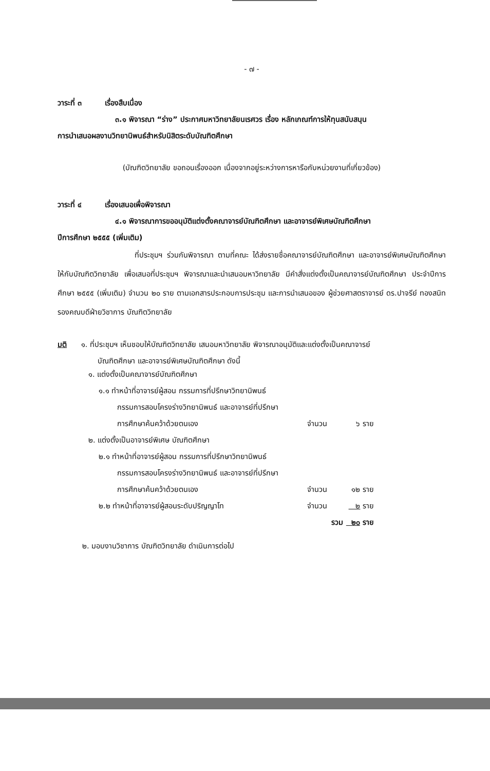- ๗ -
วาระที่ ๓ เรื่องสืบเนื่อง
๓.๑ พิจารณา “ร่าง” ประกาศมหาวิทยาลัยนเรศวร เรื่อง หลักเกณฑ์การให้ทุนสนับสนุน
การนำเสนอผลงานวิทยานิพนธ์สำหรับนิสิตระดับบัณฑิตศึกษา
(บัณฑิตวิทยาลัย ขอถอนเรื่องออก เนื่องจากอยู่ระหว่างการหารือกับหน่วยงานที่เกี่ยวข้อง)
วาระที่ ๔ เรื่องเสนอเพื่อพิจารณา
๔.๑ พิจารณาการขออนุมัติแต่งตั้งคณาจารย์บัณฑิตศึกษา และอาจารย์พิเศษบัณฑิตศึกษา
ปีการศึกษา ๒๕๕๕ (เพิ่มเติม)
ที่ประชุมฯ ร่วมกันพิจารณา ตามที่คณะ ได้ส่งรายชื่อคณาจารย์บัณฑิตศึกษา และอาจารย์พิเศษบัณฑิตศึกษา ให้กับบัณฑิตวิทยาลัย เพื่อเสนอที่ประชุมฯ พิจารณาและนำเสนอมหาวิทยาลัย มีคำสั่งแต่งตั้งเป็นคณาจารย์บัณฑิตศึกษา ประจำปีการศึกษา ๒๕๕๕ (เพิ่มเติม) จำนวน ๒๐ ราย ตามเอกสารประกอบการประชุม และการนำเสนอของ ผู้ช่วยศาสตราจารย์ ดร.ปาจรีย์ ทองสนิท รองคณบดีฝ่ายวิชาการ บัณฑิตวิทยาลัย
มติ ๑. ที่ประชุมฯ เห็นชอบให้บัณฑิตวิทยาลัย เสนอมหาวิทยาลัย พิจารณาอนุมัติและแต่งตั้งเป็นคณาจารย์
บัณฑิตศึกษา และอาจารย์พิเศษบัณฑิตศึกษา ดังนี้
| ๑. แต่งตั้งเป็นคณาจารย์บัณฑิตศึกษา | | |
| ๑.๑ ทำหน้าที่อาจารย์ผู้สอน กรรมการที่ปรึกษาวิทยานิพนธ์ | | |
| กรรมการสอบโครงร่างวิทยานิพนธ์ และอาจารย์ที่ปรึกษา | | |
| การศึกษาค้นคว้าด้วยตนเอง | จำนวน | ๖ ราย |
| ๒. แต่งตั้งเป็นอาจารย์พิเศษ บัณฑิตศึกษา | | |
| ๒.๑ ทำหน้าที่อาจารย์ผู้สอน กรรมการที่ปรึกษาวิทยานิพนธ์ | | |
| กรรมการสอบโครงร่างวิทยานิพนธ์ และอาจารย์ที่ปรึกษา | | |
| การศึกษาค้นคว้าด้วยตนเอง | จำนวน | ๑๒ ราย |
| ๒.๒ ทำหน้าที่อาจารย์ผู้สอนระดับปริญญาโท | จำนวน | ๒ ราย |
| | รวม | ๒๐ ราย |
๒. มอบงานวิชาการ บัณฑิตวิทยาลัย ดำเนินการต่อไป